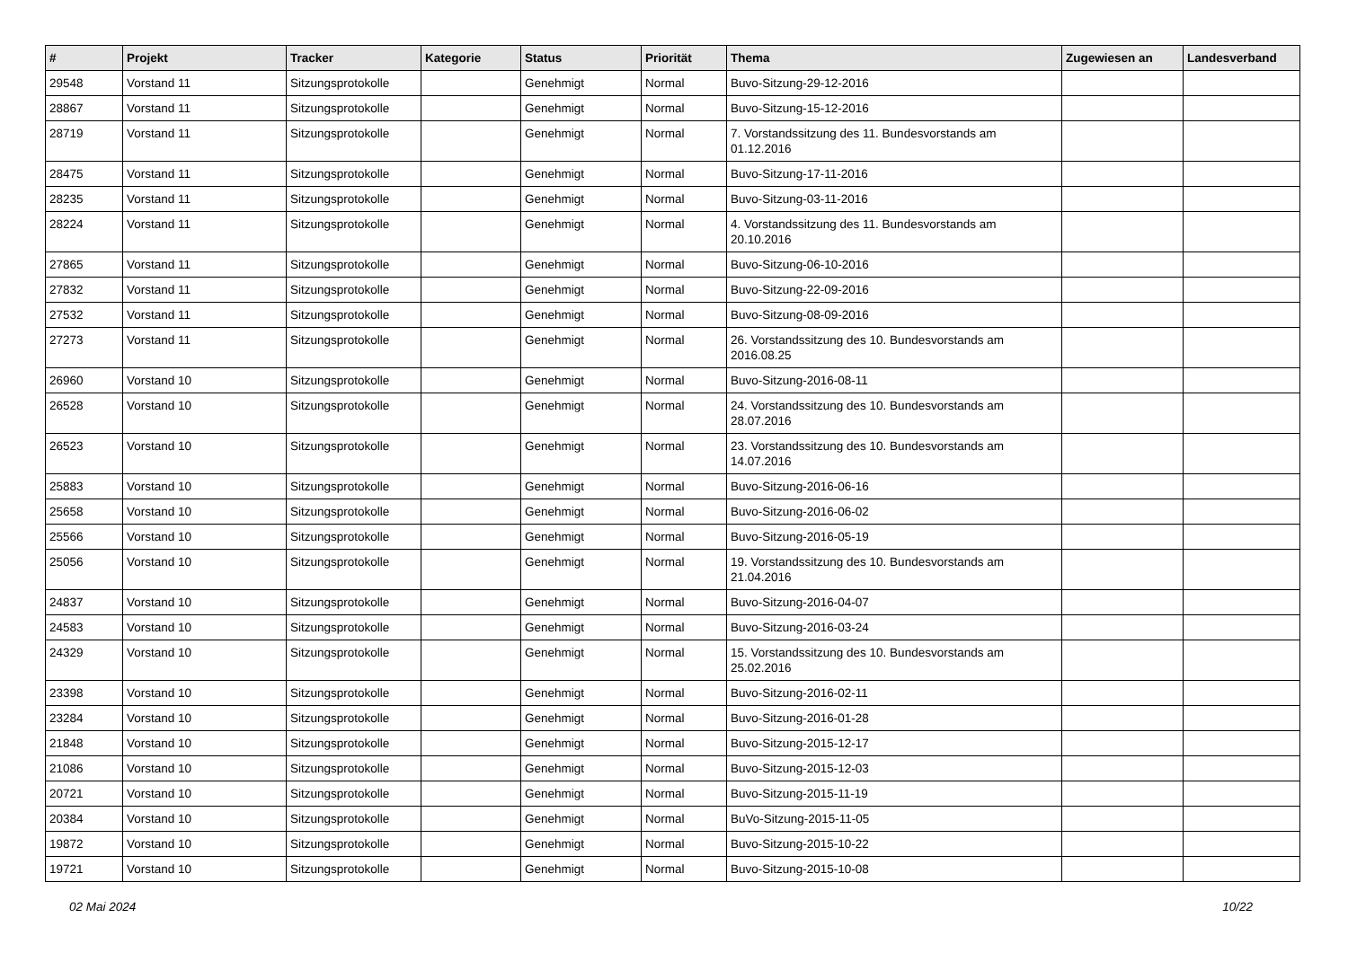| # | Projekt | Tracker | Kategorie | Status | Priorität | Thema | Zugewiesen an | Landesverband |
| --- | --- | --- | --- | --- | --- | --- | --- | --- |
| 29548 | Vorstand 11 | Sitzungsprotokolle | | Genehmigt | Normal | Buvo-Sitzung-29-12-2016 | | |
| 28867 | Vorstand 11 | Sitzungsprotokolle | | Genehmigt | Normal | Buvo-Sitzung-15-12-2016 | | |
| 28719 | Vorstand 11 | Sitzungsprotokolle | | Genehmigt | Normal | 7. Vorstandssitzung des 11. Bundesvorstands am 01.12.2016 | | |
| 28475 | Vorstand 11 | Sitzungsprotokolle | | Genehmigt | Normal | Buvo-Sitzung-17-11-2016 | | |
| 28235 | Vorstand 11 | Sitzungsprotokolle | | Genehmigt | Normal | Buvo-Sitzung-03-11-2016 | | |
| 28224 | Vorstand 11 | Sitzungsprotokolle | | Genehmigt | Normal | 4. Vorstandssitzung des 11. Bundesvorstands am 20.10.2016 | | |
| 27865 | Vorstand 11 | Sitzungsprotokolle | | Genehmigt | Normal | Buvo-Sitzung-06-10-2016 | | |
| 27832 | Vorstand 11 | Sitzungsprotokolle | | Genehmigt | Normal | Buvo-Sitzung-22-09-2016 | | |
| 27532 | Vorstand 11 | Sitzungsprotokolle | | Genehmigt | Normal | Buvo-Sitzung-08-09-2016 | | |
| 27273 | Vorstand 11 | Sitzungsprotokolle | | Genehmigt | Normal | 26. Vorstandssitzung des 10. Bundesvorstands am 2016.08.25 | | |
| 26960 | Vorstand 10 | Sitzungsprotokolle | | Genehmigt | Normal | Buvo-Sitzung-2016-08-11 | | |
| 26528 | Vorstand 10 | Sitzungsprotokolle | | Genehmigt | Normal | 24. Vorstandssitzung des 10. Bundesvorstands am 28.07.2016 | | |
| 26523 | Vorstand 10 | Sitzungsprotokolle | | Genehmigt | Normal | 23. Vorstandssitzung des 10. Bundesvorstands am 14.07.2016 | | |
| 25883 | Vorstand 10 | Sitzungsprotokolle | | Genehmigt | Normal | Buvo-Sitzung-2016-06-16 | | |
| 25658 | Vorstand 10 | Sitzungsprotokolle | | Genehmigt | Normal | Buvo-Sitzung-2016-06-02 | | |
| 25566 | Vorstand 10 | Sitzungsprotokolle | | Genehmigt | Normal | Buvo-Sitzung-2016-05-19 | | |
| 25056 | Vorstand 10 | Sitzungsprotokolle | | Genehmigt | Normal | 19. Vorstandssitzung des 10. Bundesvorstands am 21.04.2016 | | |
| 24837 | Vorstand 10 | Sitzungsprotokolle | | Genehmigt | Normal | Buvo-Sitzung-2016-04-07 | | |
| 24583 | Vorstand 10 | Sitzungsprotokolle | | Genehmigt | Normal | Buvo-Sitzung-2016-03-24 | | |
| 24329 | Vorstand 10 | Sitzungsprotokolle | | Genehmigt | Normal | 15. Vorstandssitzung des 10. Bundesvorstands am 25.02.2016 | | |
| 23398 | Vorstand 10 | Sitzungsprotokolle | | Genehmigt | Normal | Buvo-Sitzung-2016-02-11 | | |
| 23284 | Vorstand 10 | Sitzungsprotokolle | | Genehmigt | Normal | Buvo-Sitzung-2016-01-28 | | |
| 21848 | Vorstand 10 | Sitzungsprotokolle | | Genehmigt | Normal | Buvo-Sitzung-2015-12-17 | | |
| 21086 | Vorstand 10 | Sitzungsprotokolle | | Genehmigt | Normal | Buvo-Sitzung-2015-12-03 | | |
| 20721 | Vorstand 10 | Sitzungsprotokolle | | Genehmigt | Normal | Buvo-Sitzung-2015-11-19 | | |
| 20384 | Vorstand 10 | Sitzungsprotokolle | | Genehmigt | Normal | BuVo-Sitzung-2015-11-05 | | |
| 19872 | Vorstand 10 | Sitzungsprotokolle | | Genehmigt | Normal | Buvo-Sitzung-2015-10-22 | | |
| 19721 | Vorstand 10 | Sitzungsprotokolle | | Genehmigt | Normal | Buvo-Sitzung-2015-10-08 | | |
02 Mai 2024 10/22